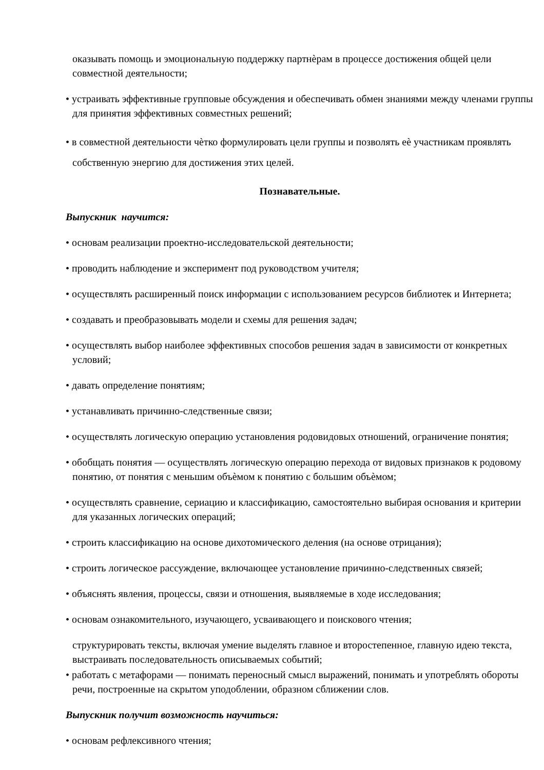оказывать помощь и эмоциональную поддержку партнѐрам в процессе достижения общей цели совместной деятельности;
• устраивать эффективные групповые обсуждения и обеспечивать обмен знаниями между членами группы для принятия эффективных совместных решений;
• в совместной деятельности чѐтко формулировать цели группы и позволять еѐ участникам проявлять собственную энергию для достижения этих целей.
Познавательные.
Выпускник научится:
• основам реализации проектно-исследовательской деятельности;
• проводить наблюдение и эксперимент под руководством учителя;
• осуществлять расширенный поиск информации с использованием ресурсов библиотек и Интернета;
• создавать и преобразовывать модели и схемы для решения задач;
• осуществлять выбор наиболее эффективных способов решения задач в зависимости от конкретных условий;
• давать определение понятиям;
• устанавливать причинно-следственные связи;
• осуществлять логическую операцию установления родовидовых отношений, ограничение понятия;
• обобщать понятия — осуществлять логическую операцию перехода от видовых признаков к родовому понятию, от понятия с меньшим объѐмом к понятию с большим объѐмом;
• осуществлять сравнение, сериацию и классификацию, самостоятельно выбирая основания и критерии для указанных логических операций;
• строить классификацию на основе дихотомического деления (на основе отрицания);
• строить логическое рассуждение, включающее установление причинно-следственных связей;
• объяснять явления, процессы, связи и отношения, выявляемые в ходе исследования;
• основам ознакомительного, изучающего, усваивающего и поискового чтения;
структурировать тексты, включая умение выделять главное и второстепенное, главную идею текста, выстраивать последовательность описываемых событий;
• работать с метафорами — понимать переносный смысл выражений, понимать и употреблять обороты речи, построенные на скрытом уподоблении, образном сближении слов.
Выпускник получит возможность научиться:
• основам рефлексивного чтения;